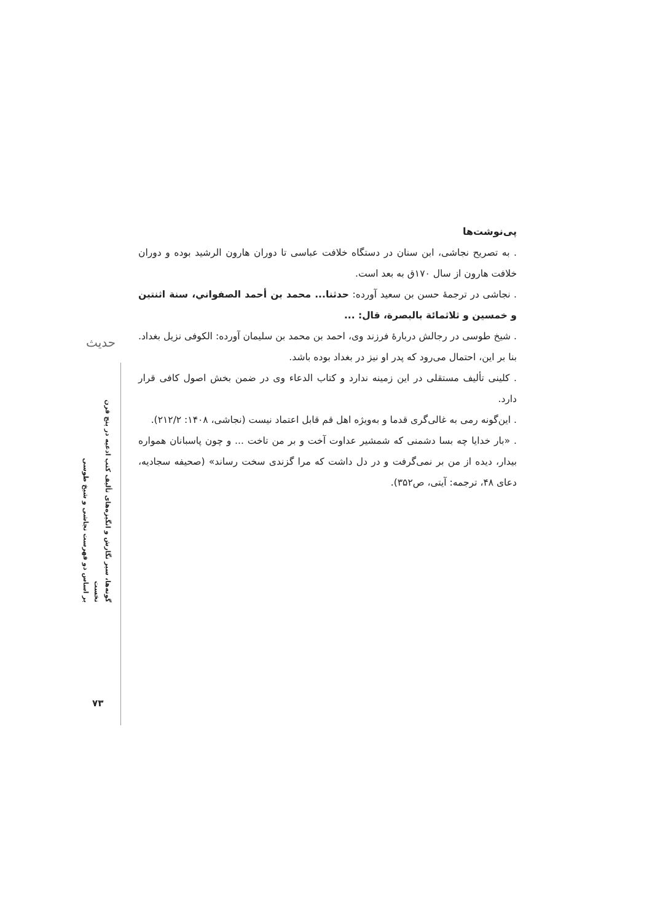حدیث
گونه‌ها، سیر نگارش و انگیزه‌های تألیف کتب ادعیه در پنج قرن نخست
بر اساس دو فهرست نجاشی و شیخ طوسی
پی‌نوشت‌ها
. به تصریح نجاشی، ابن سنان در دستگاه خلافت عباسی تا دوران هارون الرشید بوده و دوران خلافت هارون از سال ۱۷۰ق به بعد است.
. نجاشی در ترجمهٔ حسن بن سعید آورده: حدثنا... محمد بن أحمد الصفواني، سنة اثنتين و خمسين و ثلاثمائة بالبصرة، قال: ...
. شیخ طوسی در رجالش دربارهٔ فرزند وی، احمد بن محمد بن سلیمان آورده: الکوفی نزیل بغداد. بنا بر این، احتمال می‌رود که پدر او نیز در بغداد بوده باشد.
. کلینی تألیف مستقلی در این زمینه ندارد و کتاب الدعاء وی در ضمن بخش اصول کافی قرار دارد.
. این‌گونه رمی به غالی‌گری قدما و به‌ویژه اهل قم قابل اعتماد نیست (نجاشی، ۱۴۰۸: ۲۱۲/۲).
. «بار خدایا چه بسا دشمنی که شمشیر عداوت آخت و بر من تاخت ... و چون پاسبانان همواره بیدار، دیده از من بر نمی‌گرفت و در دل داشت که مرا گزندی سخت رساند» (صحیفه سجادیه، دعای ۴۸، ترجمه: آیتی، ص۳۵۲).
۷۳